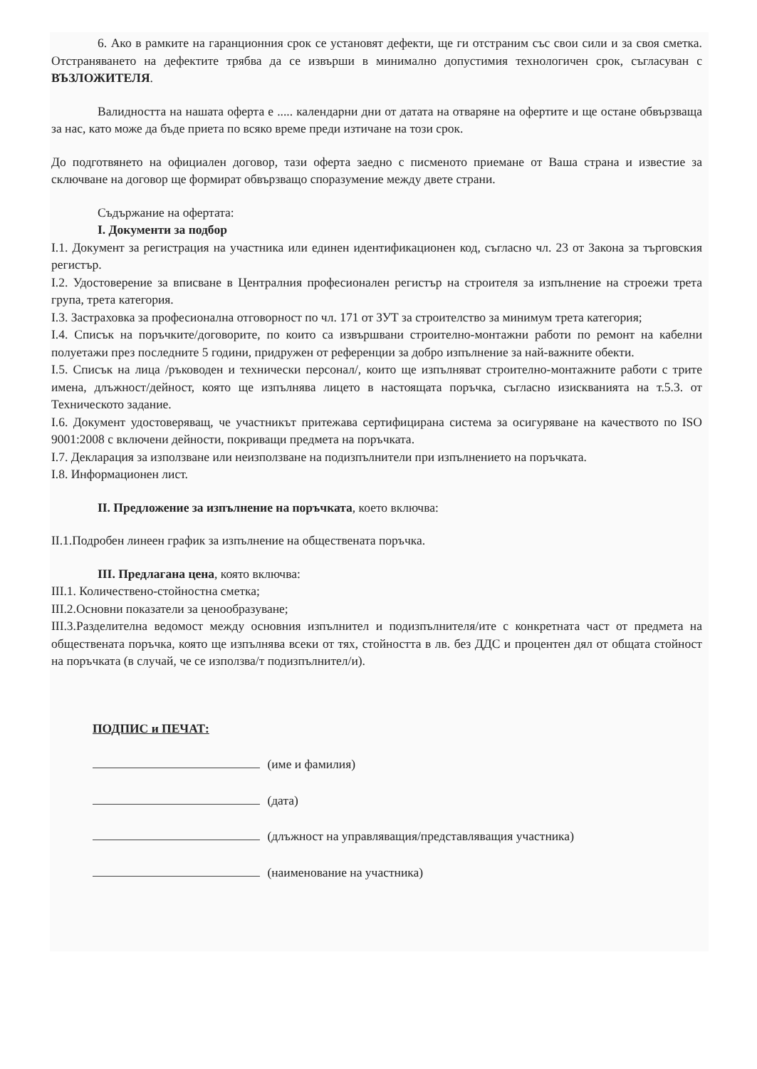6. Ако в рамките на гаранционния срок се установят дефекти, ще ги отстраним със свои сили и за своя сметка. Отстраняването на дефектите трябва да се извърши в минимално допустимия технологичен срок, съгласуван с ВЪЗЛОЖИТЕЛЯ.
Валидността на нашата оферта е ..... календарни дни от датата на отваряне на офертите и ще остане обвързваща за нас, като може да бъде приета по всяко време преди изтичане на този срок.
До подготвянето на официален договор, тази оферта заедно с писменото приемане от Ваша страна и известие за сключване на договор ще формират обвързващо споразумение между двете страни.
Съдържание на офертата:
I. Документи за подбор
I.1. Документ за регистрация на участника или единен идентификационен код, съгласно чл. 23 от Закона за търговския регистър.
I.2. Удостоверение за вписване в Централния професионален регистър на строителя за изпълнение на строежи трета група, трета категория.
I.3. Застраховка за професионална отговорност по чл. 171 от ЗУТ за строителство за минимум трета категория;
I.4. Списък на поръчките/договорите, по които са извършвани строително-монтажни работи по ремонт на кабелни полуетажи през последните 5 години, придружен от референции за добро изпълнение за най-важните обекти.
I.5. Списък на лица /ръководен и технически персонал/, които ще изпълняват строително-монтажните работи с трите имена, длъжност/дейност, която ще изпълнява лицето в настоящата поръчка, съгласно изискванията на т.5.3. от Техническото задание.
I.6. Документ удостоверяващ, че участникът притежава сертифицирана система за осигуряване на качеството по ISO 9001:2008 с включени дейности, покриващи предмета на поръчката.
I.7. Декларация за използване или неизползване на подизпълнители при изпълнението на поръчката.
I.8. Информационен лист.
II. Предложение за изпълнение на поръчката, което включва:
II.1.Подробен линеен график за изпълнение на обществената поръчка.
III. Предлагана цена, която включва:
III.1. Количествено-стойностна сметка;
III.2.Основни показатели за ценообразуване;
III.3.Разделителна ведомост между основния изпълнител и подизпълнителя/ите с конкретната част от предмета на обществената поръчка, която ще изпълнява всеки от тях, стойността в лв. без ДДС и процентен дял от общата стойност на поръчката (в случай, че се използва/т подизпълнител/и).
ПОДПИС и ПЕЧАТ:
(име и фамилия)
(дата)
(длъжност на управляващия/представляващия участника)
(наименование на участника)